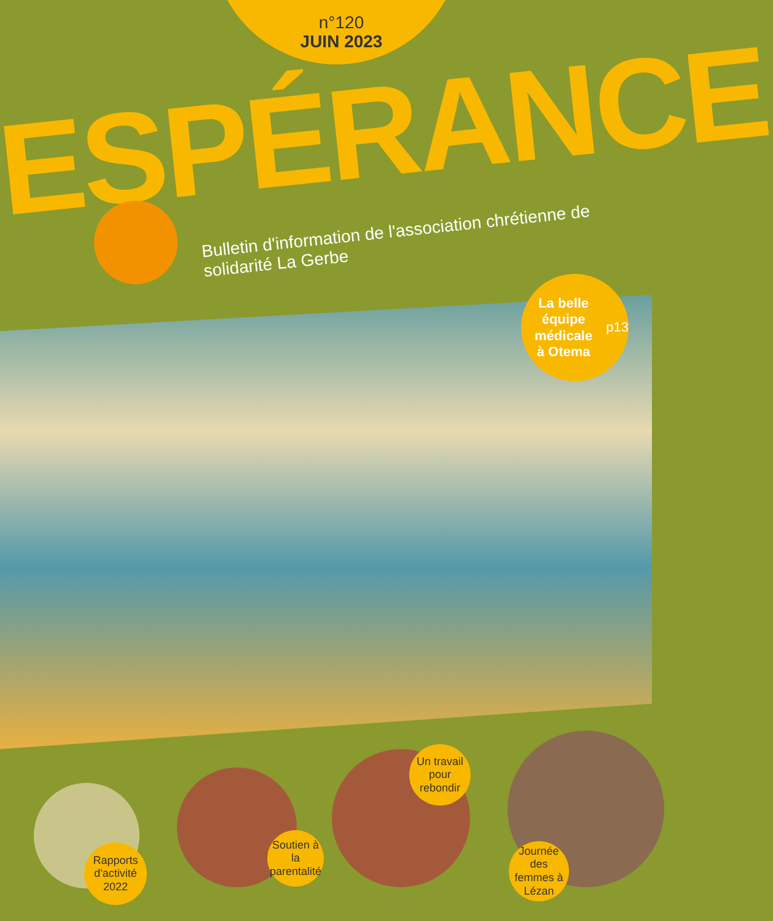n°120
JUIN 2023
ESPÉRANCE
Bulletin d'information de l'association chrétienne de solidarité La Gerbe
La belle équipe
médicale
à Otema p13
Rapports d'activité 2022
Soutien à la parentalité
Un travail pour rebondir
Journée des femmes à Lézan